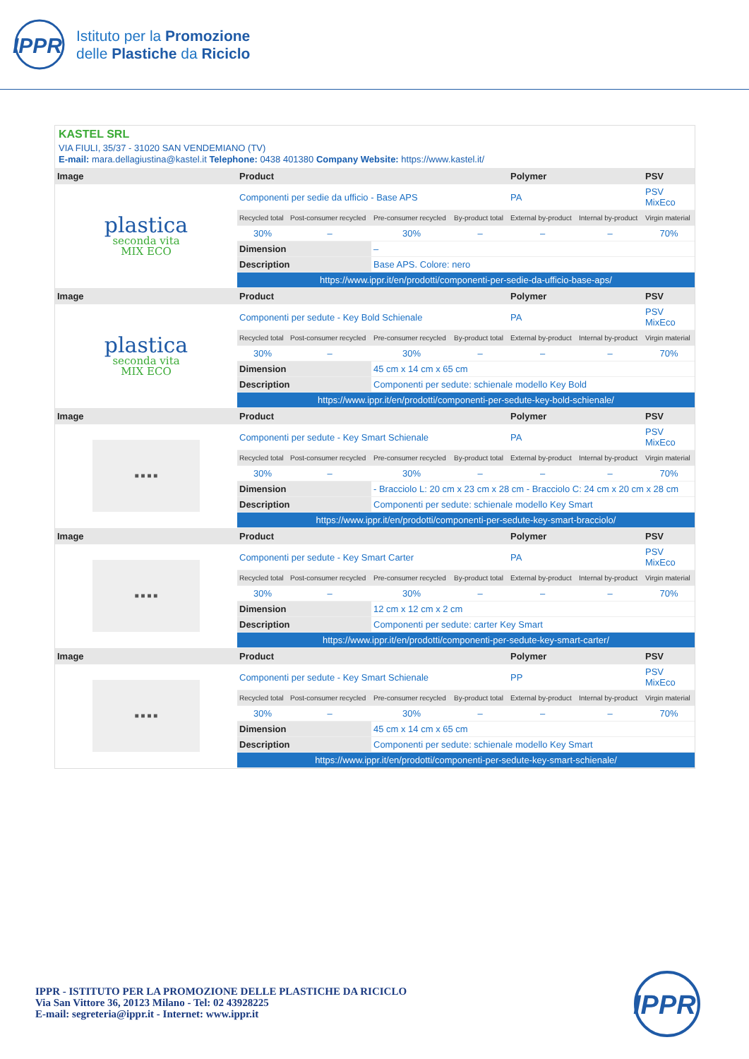IPPR
Istituto per la Promozione
delle Plastiche da Riciclo
KASTEL SRL
VIA FIULI, 35/37 - 31020 SAN VENDEMIANO (TV)
E-mail: mara.dellagiustina@kastel.it Telephone: 0438 401380 Company Website: https://www.kastel.it/
| Image | Product | | | | Polymer | | PSV |
| --- | --- | --- | --- | --- | --- | --- | --- |
| plastica seconda vita MIX ECO | Componenti per sedie da ufficio - Base APS | | | | PA | | PSV MixEco |
| | Recycled total | Post-consumer recycled | Pre-consumer recycled | By-product total | External by-product | Internal by-product | Virgin material |
| | 30% | – | 30% | – | – | – | 70% |
| | Dimension | | – | | | | |
| | Description | | Base APS. Colore: nero | | | | |
| | https://www.ippr.it/en/prodotti/componenti-per-sedie-da-ufficio-base-aps/ | | | | | | |
| Image | Product | | | | Polymer | | PSV |
| plastica seconda vita MIX ECO | Componenti per sedute - Key Bold Schienale | | | | PA | | PSV MixEco |
| | Recycled total | Post-consumer recycled | Pre-consumer recycled | By-product total | External by-product | Internal by-product | Virgin material |
| | 30% | – | 30% | – | – | – | 70% |
| | Dimension | | 45 cm x 14 cm x 65 cm | | | | |
| | Description | | Componenti per sedute: schienale modello Key Bold | | | | |
| | https://www.ippr.it/en/prodotti/componenti-per-sedute-key-bold-schienale/ | | | | | | |
| Image | Product | | | | Polymer | | PSV |
| ■ ■ ■ ■ | Componenti per sedute - Key Smart Schienale | | | | PA | | PSV MixEco |
| | Recycled total | Post-consumer recycled | Pre-consumer recycled | By-product total | External by-product | Internal by-product | Virgin material |
| | 30% | – | 30% | – | – | – | 70% |
| | Dimension | | - Bracciolo L: 20 cm x 23 cm x 28 cm - Bracciolo C: 24 cm x 20 cm x 28 cm | | | | |
| | Description | | Componenti per sedute: schienale modello Key Smart | | | | |
| | https://www.ippr.it/en/prodotti/componenti-per-sedute-key-smart-bracciolo/ | | | | | | |
| Image | Product | | | | Polymer | | PSV |
| ■ ■ ■ ■ | Componenti per sedute - Key Smart Carter | | | | PA | | PSV MixEco |
| | Recycled total | Post-consumer recycled | Pre-consumer recycled | By-product total | External by-product | Internal by-product | Virgin material |
| | 30% | – | 30% | – | – | – | 70% |
| | Dimension | | 12 cm x 12 cm x 2 cm | | | | |
| | Description | | Componenti per sedute: carter Key Smart | | | | |
| | https://www.ippr.it/en/prodotti/componenti-per-sedute-key-smart-carter/ | | | | | | |
| Image | Product | | | | Polymer | | PSV |
| ■ ■ ■ ■ | Componenti per sedute - Key Smart Schienale | | | | PP | | PSV MixEco |
| | Recycled total | Post-consumer recycled | Pre-consumer recycled | By-product total | External by-product | Internal by-product | Virgin material |
| | 30% | – | 30% | – | – | – | 70% |
| | Dimension | | 45 cm x 14 cm x 65 cm | | | | |
| | Description | | Componenti per sedute: schienale modello Key Smart | | | | |
| | https://www.ippr.it/en/prodotti/componenti-per-sedute-key-smart-schienale/ | | | | | | |
IPPR - ISTITUTO PER LA PROMOZIONE DELLE PLASTICHE DA RICICLO
Via San Vittore 36, 20123 Milano - Tel: 02 43928225
E-mail: segreteria@ippr.it - Internet: www.ippr.it
IPPR